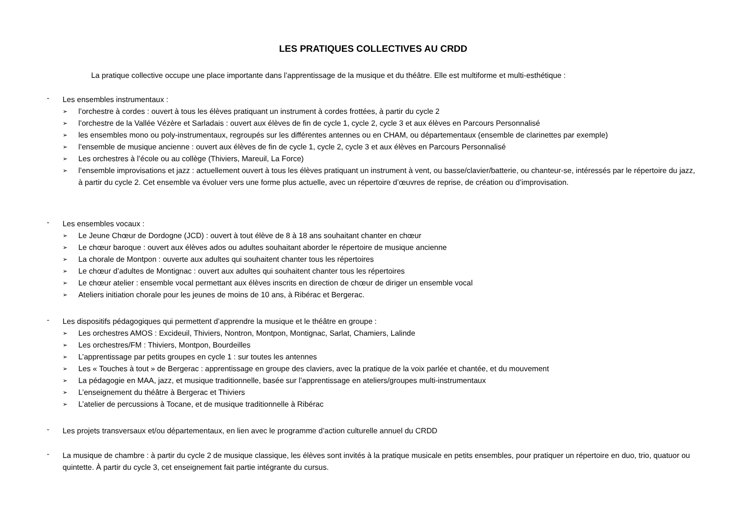LES PRATIQUES COLLECTIVES AU CRDD
La pratique collective occupe une place importante dans l’apprentissage de la musique et du théâtre. Elle est multiforme et multi-esthétique :
- Les ensembles instrumentaux :
➢ l’orchestre à cordes : ouvert à tous les élèves pratiquant un instrument à cordes frottées, à partir du cycle 2
➢ l’orchestre de la Vallée Vézère et Sarladais : ouvert aux élèves de fin de cycle 1, cycle 2, cycle 3 et aux élèves en Parcours Personnalisé
➢ les ensembles mono ou poly-instrumentaux, regroupés sur les différentes antennes ou en CHAM, ou départementaux (ensemble de clarinettes par exemple)
➢ l’ensemble de musique ancienne : ouvert aux élèves de fin de cycle 1, cycle 2, cycle 3 et aux élèves en Parcours Personnalisé
➢ Les orchestres à l’école ou au collège (Thiviers, Mareuil, La Force)
➢ l’ensemble improvisations et jazz : actuellement ouvert à tous les élèves pratiquant un instrument à vent, ou basse/clavier/batterie, ou chanteur-se, intéressés par le répertoire du jazz, à partir du cycle 2. Cet ensemble va évoluer vers une forme plus actuelle, avec un répertoire d’œuvres de reprise, de création ou d’improvisation.
- Les ensembles vocaux :
➢ Le Jeune Chœur de Dordogne (JCD) : ouvert à tout élève de 8 à 18 ans souhaitant chanter en chœur
➢ Le chœur baroque : ouvert aux élèves ados ou adultes souhaitant aborder le répertoire de musique ancienne
➢ La chorale de Montpon : ouverte aux adultes qui souhaitent chanter tous les répertoires
➢ Le chœur d’adultes de Montignac : ouvert aux adultes qui souhaitent chanter tous les répertoires
➢ Le chœur atelier : ensemble vocal permettant aux élèves inscrits en direction de chœur de diriger un ensemble vocal
➢ Ateliers initiation chorale pour les jeunes de moins de 10 ans, à Ribérac et Bergerac.
- Les dispositifs pédagogiques qui permettent d’apprendre la musique et le théâtre en groupe :
➢ Les orchestres AMOS : Excideuil, Thiviers, Nontron, Montpon, Montignac, Sarlat, Chamiers, Lalinde
➢ Les orchestres/FM : Thiviers, Montpon, Bourdeilles
➢ L’apprentissage par petits groupes en cycle 1 : sur toutes les antennes
➢ Les « Touches à tout » de Bergerac : apprentissage en groupe des claviers, avec la pratique de la voix parlée et chantée, et du mouvement
➢ La pédagogie en MAA, jazz, et musique traditionnelle, basée sur l’apprentissage en ateliers/groupes multi-instrumentaux
➢ L’enseignement du théâtre à Bergerac et Thiviers
➢ L’atelier de percussions à Tocane, et de musique traditionnelle à Ribérac
- Les projets transversaux et/ou départementaux, en lien avec le programme d’action culturelle annuel du CRDD
- La musique de chambre : à partir du cycle 2 de musique classique, les élèves sont invités à la pratique musicale en petits ensembles, pour pratiquer un répertoire en duo, trio, quatuor ou quintette. À partir du cycle 3, cet enseignement fait partie intégrante du cursus.